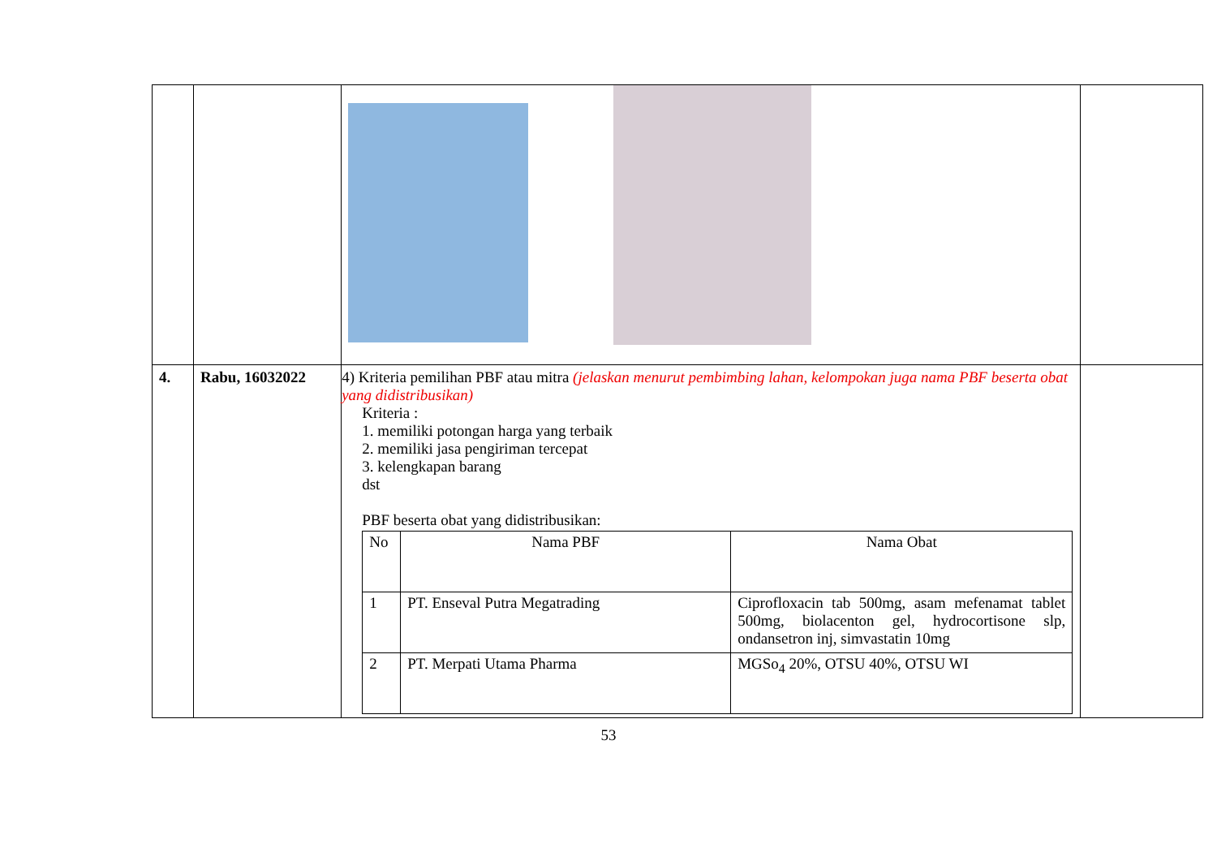| 4. | Rabu, 16032022 | 4) Kriteria pemilihan PBF atau mitra (jelaskan menurut pembimbing lahan, kelompokan juga nama PBF beserta obat yang didistribusikan) Kriteria : 1. memiliki potongan harga yang terbaik 2. memiliki jasa pengiriman tercepat 3. kelengkapan barang dst PBF beserta obat yang didistribusikan: / No / Nama PBF / Nama Obat / / --- / --- / --- / / 1 / PT. Enseval Putra Megatrading / Ciprofloxacin tab 500mg, asam mefenamat tablet 500mg, biolacenton gel, hydrocortisone slp, ondansetron inj, simvastatin 10mg / / 2 / PT. Merpati Utama Pharma / MGSo<sub>4</sub> 20%, OTSU 40%, OTSU WI / | |
53